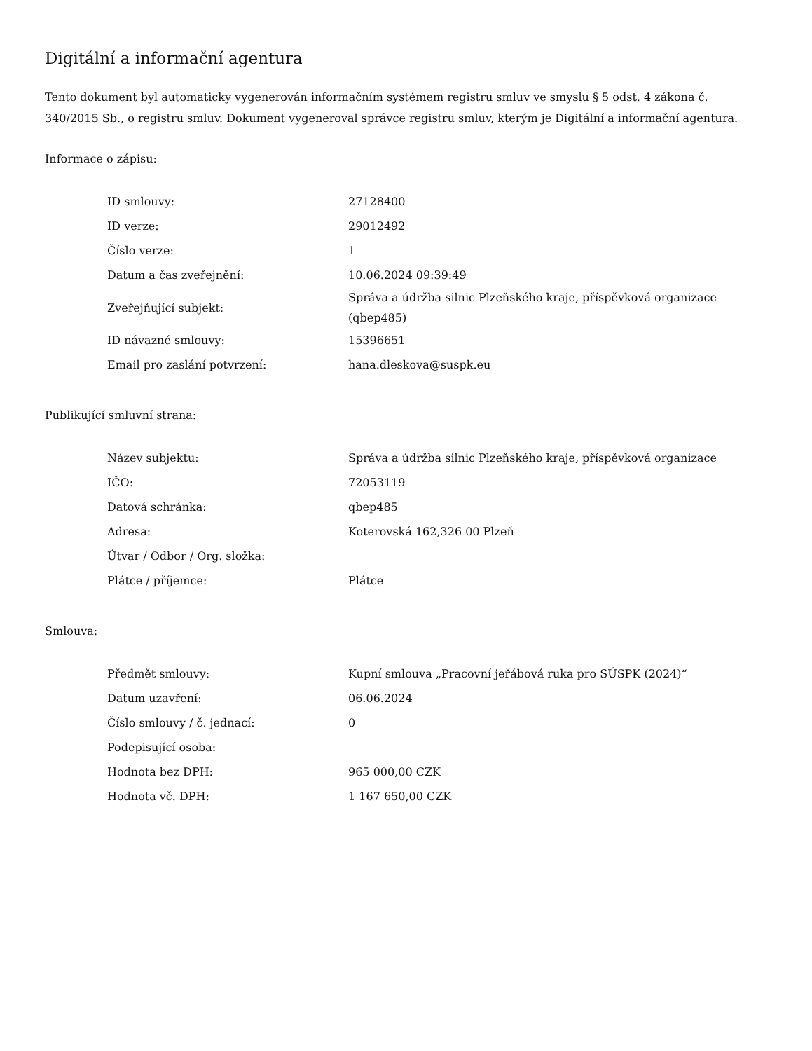Digitální a informační agentura
Tento dokument byl automaticky vygenerován informačním systémem registru smluv ve smyslu § 5 odst. 4 zákona č. 340/2015 Sb., o registru smluv. Dokument vygeneroval správce registru smluv, kterým je Digitální a informační agentura.
Informace o zápisu:
| ID smlouvy: | 27128400 |
| ID verze: | 29012492 |
| Číslo verze: | 1 |
| Datum a čas zveřejnění: | 10.06.2024 09:39:49 |
| Zveřejňující subjekt: | Správa a údržba silnic Plzeňského kraje, příspěvková organizace (qbep485) |
| ID návazné smlouvy: | 15396651 |
| Email pro zaslání potvrzení: | hana.dleskova@suspk.eu |
Publikující smluvní strana:
| Název subjektu: | Správa a údržba silnic Plzeňského kraje, příspěvková organizace |
| IČO: | 72053119 |
| Datová schránka: | qbep485 |
| Adresa: | Koterovská 162,326 00 Plzeň |
| Útvar / Odbor / Org. složka: | |
| Plátce / příjemce: | Plátce |
Smlouva:
| Předmět smlouvy: | Kupní smlouva „Pracovní jeřábová ruka pro SÚSPK (2024)“ |
| Datum uzavření: | 06.06.2024 |
| Číslo smlouvy / č. jednací: | 0 |
| Podepisující osoba: | |
| Hodnota bez DPH: | 965 000,00 CZK |
| Hodnota vč. DPH: | 1 167 650,00 CZK |